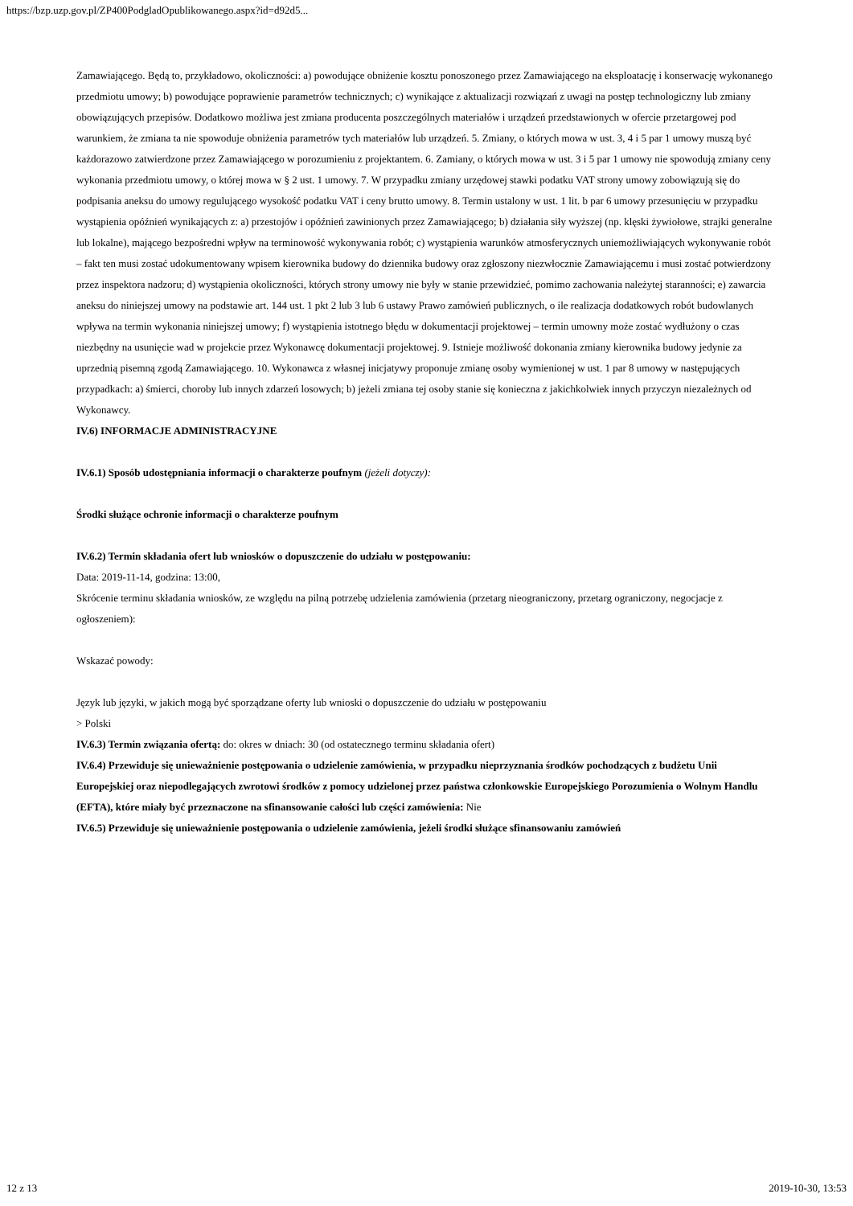https://bzp.uzp.gov.pl/ZP400PodgladOpublikowanego.aspx?id=d92d5...
Zamawiającego. Będą to, przykładowo, okoliczności: a) powodujące obniżenie kosztu ponoszonego przez Zamawiającego na eksploatację i konserwację wykonanego przedmiotu umowy; b) powodujące poprawienie parametrów technicznych; c) wynikające z aktualizacji rozwiązań z uwagi na postęp technologiczny lub zmiany obowiązujących przepisów. Dodatkowo możliwa jest zmiana producenta poszczególnych materiałów i urządzeń przedstawionych w ofercie przetargowej pod warunkiem, że zmiana ta nie spowoduje obniżenia parametrów tych materiałów lub urządzeń. 5. Zmiany, o których mowa w ust. 3, 4 i 5 par 1 umowy muszą być każdorazowo zatwierdzone przez Zamawiającego w porozumieniu z projektantem. 6. Zamiany, o których mowa w ust. 3 i 5 par 1 umowy nie spowodują zmiany ceny wykonania przedmiotu umowy, o której mowa w § 2 ust. 1 umowy. 7. W przypadku zmiany urzędowej stawki podatku VAT strony umowy zobowiązują się do podpisania aneksu do umowy regulującego wysokość podatku VAT i ceny brutto umowy. 8. Termin ustalony w ust. 1 lit. b par 6 umowy przesunięciu w przypadku wystąpienia opóźnień wynikających z: a) przestojów i opóźnień zawinionych przez Zamawiającego; b) działania siły wyższej (np. klęski żywiołowe, strajki generalne lub lokalne), mającego bezpośredni wpływ na terminowość wykonywania robót; c) wystąpienia warunków atmosferycznych uniemożliwiających wykonywanie robót – fakt ten musi zostać udokumentowany wpisem kierownika budowy do dziennika budowy oraz zgłoszony niezwłocznie Zamawiającemu i musi zostać potwierdzony przez inspektora nadzoru; d) wystąpienia okoliczności, których strony umowy nie były w stanie przewidzieć, pomimo zachowania należytej staranności; e) zawarcia aneksu do niniejszej umowy na podstawie art. 144 ust. 1 pkt 2 lub 3 lub 6 ustawy Prawo zamówień publicznych, o ile realizacja dodatkowych robót budowlanych wpływa na termin wykonania niniejszej umowy; f) wystąpienia istotnego błędu w dokumentacji projektowej – termin umowny może zostać wydłużony o czas niezbędny na usunięcie wad w projekcie przez Wykonawcę dokumentacji projektowej. 9. Istnieje możliwość dokonania zmiany kierownika budowy jedynie za uprzednią pisemną zgodą Zamawiającego. 10. Wykonawca z własnej inicjatywy proponuje zmianę osoby wymienionej w ust. 1 par 8 umowy w następujących przypadkach: a) śmierci, choroby lub innych zdarzeń losowych; b) jeżeli zmiana tej osoby stanie się konieczna z jakichkolwiek innych przyczyn niezależnych od Wykonawcy.
IV.6) INFORMACJE ADMINISTRACYJNE
IV.6.1) Sposób udostępniania informacji o charakterze poufnym (jeżeli dotyczy):
Środki służące ochronie informacji o charakterze poufnym
IV.6.2) Termin składania ofert lub wniosków o dopuszczenie do udziału w postępowaniu:
Data: 2019-11-14, godzina: 13:00,
Skrócenie terminu składania wniosków, ze względu na pilną potrzebę udzielenia zamówienia (przetarg nieograniczony, przetarg ograniczony, negocjacje z ogłoszeniem):
Wskazać powody:
Język lub języki, w jakich mogą być sporządzane oferty lub wnioski o dopuszczenie do udziału w postępowaniu
> Polski
IV.6.3) Termin związania ofertą: do: okres w dniach: 30 (od ostatecznego terminu składania ofert)
IV.6.4) Przewiduje się unieważnienie postępowania o udzielenie zamówienia, w przypadku nieprzyznania środków pochodzących z budżetu Unii Europejskiej oraz niepodlegających zwrotowi środków z pomocy udzielonej przez państwa członkowskie Europejskiego Porozumienia o Wolnym Handlu (EFTA), które miały być przeznaczone na sfinansowanie całości lub części zamówienia: Nie
IV.6.5) Przewiduje się unieważnienie postępowania o udzielenie zamówienia, jeżeli środki służące sfinansowaniu zamówień
12 z 13 2019-10-30, 13:53